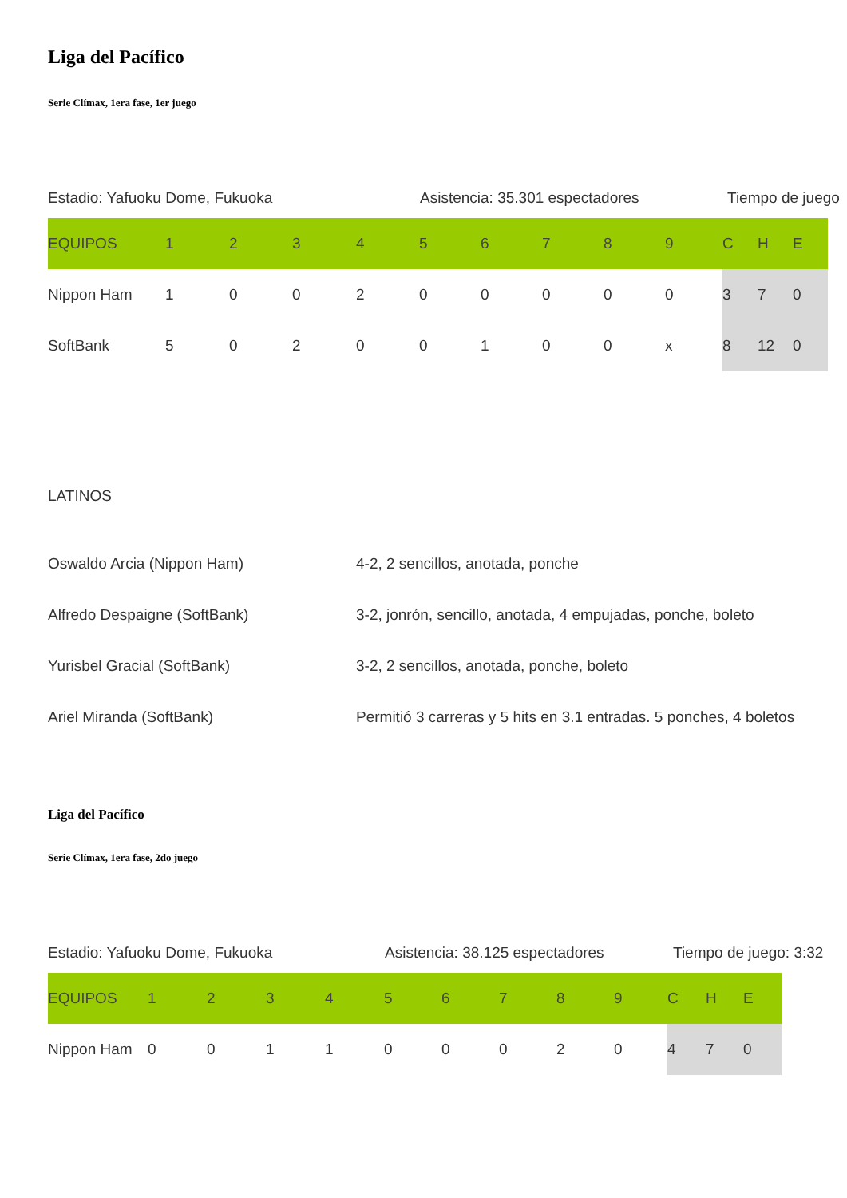Liga del Pacífico
Serie Clímax, 1era fase, 1er juego
Estadio: Yafuoku Dome, Fukuoka Asistencia: 35.301 espectadores Tiempo de juego
| EQUIPOS | 1 | 2 | 3 | 4 | 5 | 6 | 7 | 8 | 9 | C | H | E |
| --- | --- | --- | --- | --- | --- | --- | --- | --- | --- | --- | --- | --- |
| Nippon Ham | 1 | 0 | 0 | 2 | 0 | 0 | 0 | 0 | 0 | 3 | 7 | 0 |
| SoftBank | 5 | 0 | 2 | 0 | 0 | 1 | 0 | 0 | x | 8 | 12 | 0 |
LATINOS
| Oswaldo Arcia (Nippon Ham) | 4-2, 2 sencillos, anotada, ponche |
| Alfredo Despaigne (SoftBank) | 3-2, jonrón, sencillo, anotada, 4 empujadas, ponche, boleto |
| Yurisbel Gracial (SoftBank) | 3-2, 2 sencillos, anotada, ponche, boleto |
| Ariel Miranda (SoftBank) | Permitió 3 carreras y 5 hits en 3.1 entradas. 5 ponches, 4 boletos |
Liga del Pacífico
Serie Clímax, 1era fase, 2do juego
Estadio: Yafuoku Dome, Fukuoka Asistencia: 38.125 espectadores Tiempo de juego: 3:32
| EQUIPOS | 1 | 2 | 3 | 4 | 5 | 6 | 7 | 8 | 9 | C | H | E |
| --- | --- | --- | --- | --- | --- | --- | --- | --- | --- | --- | --- | --- |
| Nippon Ham | 0 | 0 | 1 | 1 | 0 | 0 | 0 | 2 | 0 | 4 | 7 | 0 |